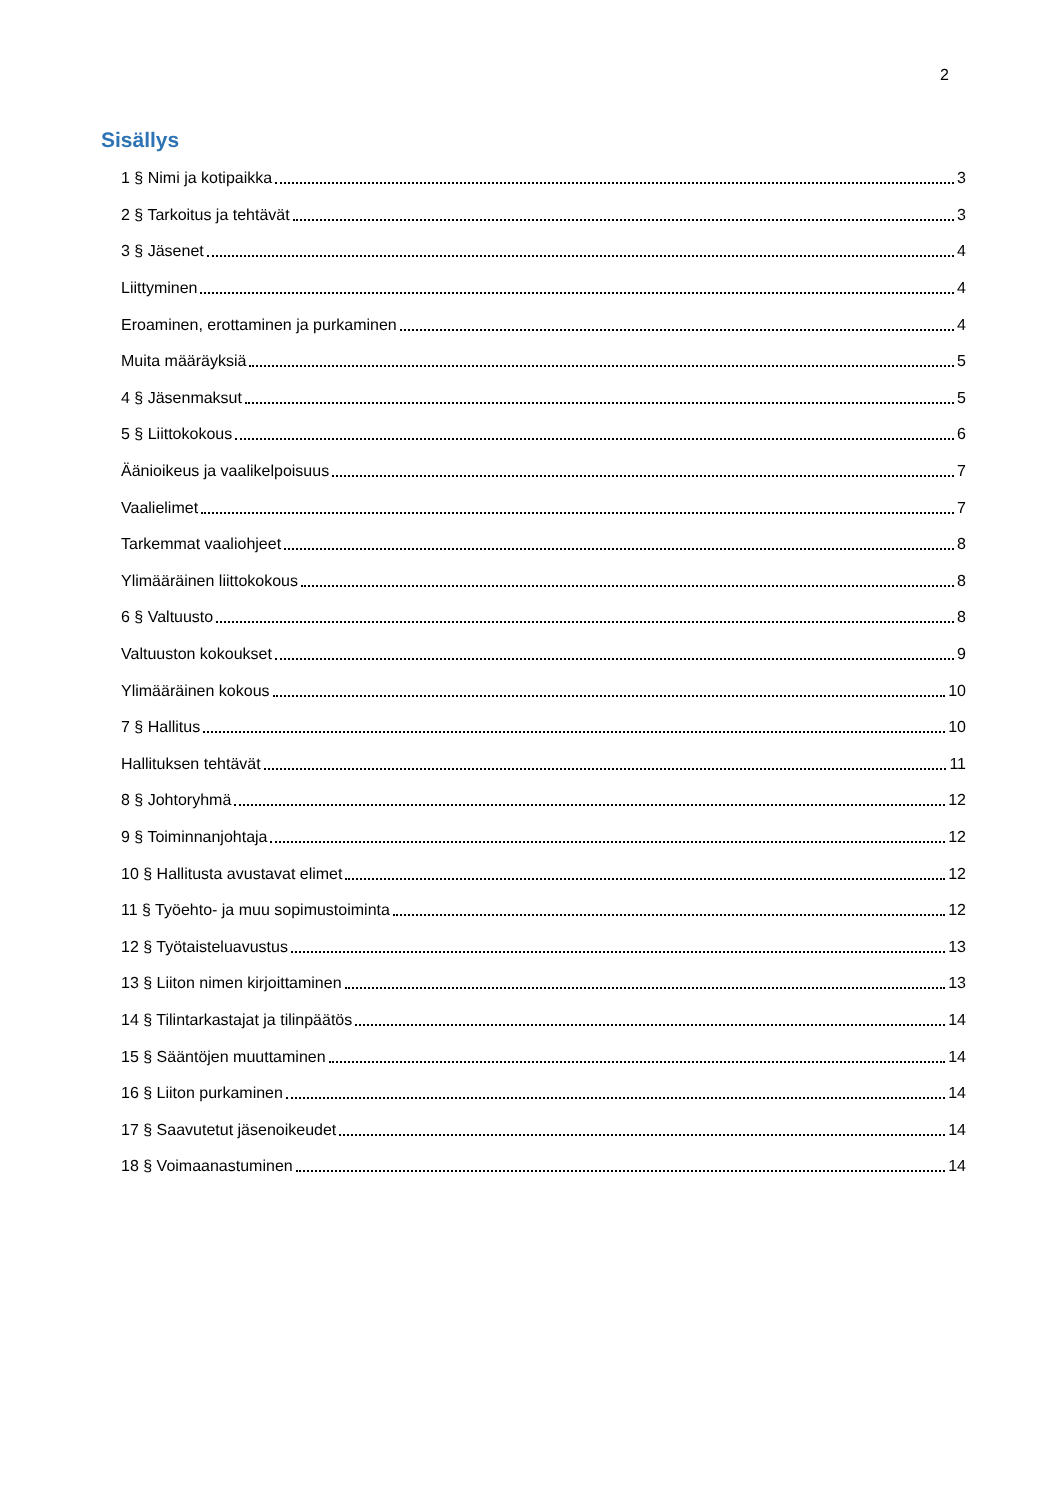2
Sisällys
1 § Nimi ja kotipaikka 3
2 § Tarkoitus ja tehtävät 3
3 § Jäsenet 4
Liittyminen 4
Eroaminen, erottaminen ja purkaminen 4
Muita määräyksiä 5
4 § Jäsenmaksut 5
5 § Liittokokous 6
Äänioikeus ja vaalikelpoisuus 7
Vaalielimet 7
Tarkemmat vaaliohjeet 8
Ylimääräinen liittokokous 8
6 § Valtuusto 8
Valtuuston kokoukset 9
Ylimääräinen kokous 10
7 § Hallitus 10
Hallituksen tehtävät 11
8 § Johtoryhmä 12
9 § Toiminnanjohtaja 12
10 § Hallitusta avustavat elimet 12
11 § Työehto- ja muu sopimustoiminta 12
12 § Työtaisteluavustus 13
13 § Liiton nimen kirjoittaminen 13
14 § Tilintarkastajat ja tilinpäätös 14
15 § Sääntöjen muuttaminen 14
16 § Liiton purkaminen 14
17 § Saavutetut jäsenoikeudet 14
18 § Voimaanastuminen 14